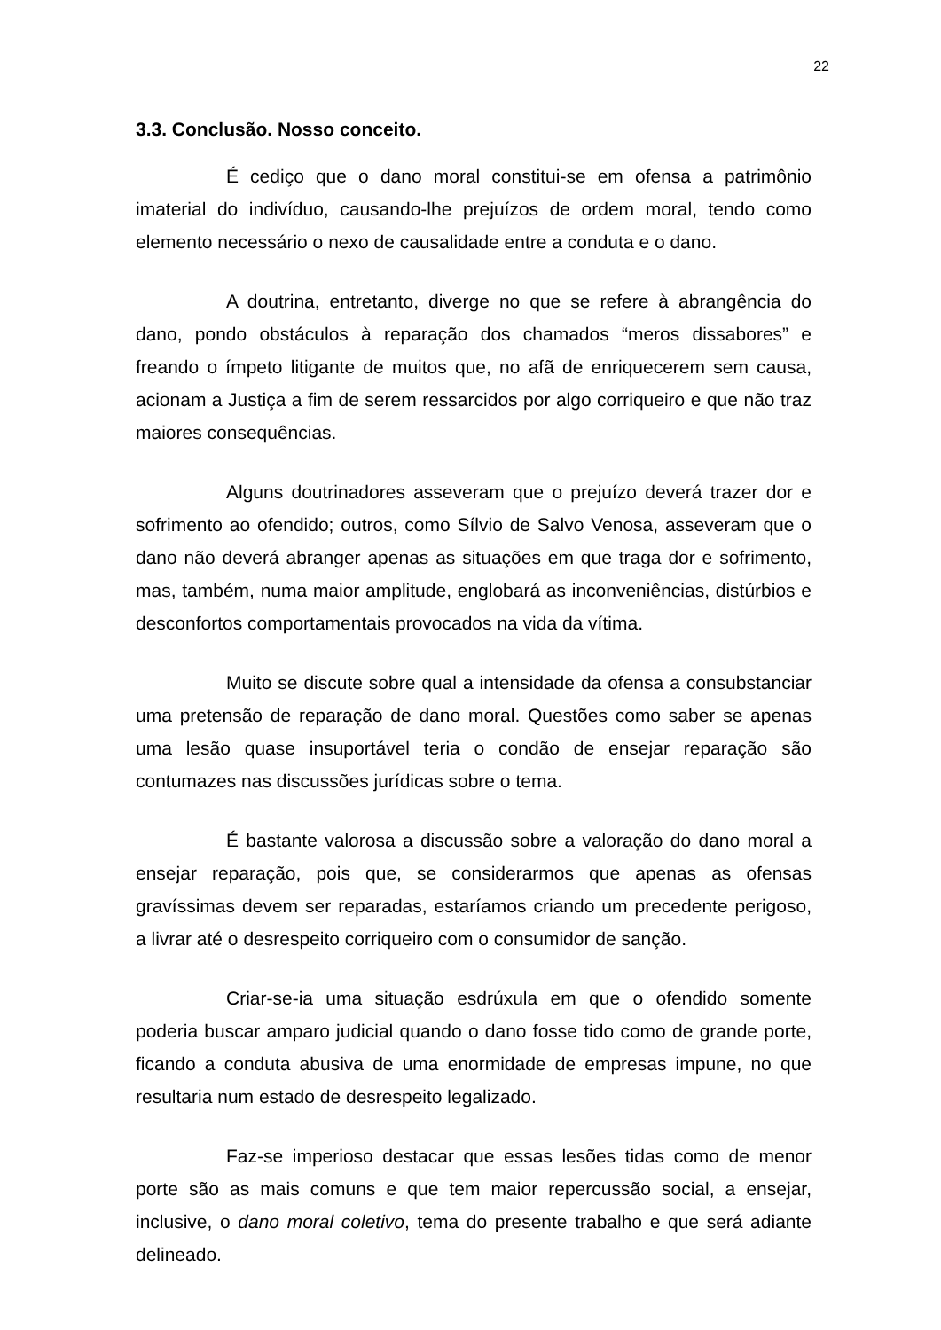22
3.3. Conclusão. Nosso conceito.
É cediço que o dano moral constitui-se em ofensa a patrimônio imaterial do indivíduo, causando-lhe prejuízos de ordem moral, tendo como elemento necessário o nexo de causalidade entre a conduta e o dano.
A doutrina, entretanto, diverge no que se refere à abrangência do dano, pondo obstáculos à reparação dos chamados “meros dissabores” e freando o ímpeto litigante de muitos que, no afã de enriquecerem sem causa, acionam a Justiça a fim de serem ressarcidos por algo corriqueiro e que não traz maiores consequências.
Alguns doutrinadores asseveram que o prejuízo deverá trazer dor e sofrimento ao ofendido; outros, como Sílvio de Salvo Venosa, asseveram que o dano não deverá abranger apenas as situações em que traga dor e sofrimento, mas, também, numa maior amplitude, englobará as inconveniências, distúrbios e desconfortos comportamentais provocados na vida da vítima.
Muito se discute sobre qual a intensidade da ofensa a consubstanciar uma pretensão de reparação de dano moral. Questões como saber se apenas uma lesão quase insuportável teria o condão de ensejar reparação são contumazes nas discussões jurídicas sobre o tema.
É bastante valorosa a discussão sobre a valoração do dano moral a ensejar reparação, pois que, se considerarmos que apenas as ofensas gravíssimas devem ser reparadas, estaríamos criando um precedente perigoso, a livrar até o desrespeito corriqueiro com o consumidor de sanção.
Criar-se-ia uma situação esdrúxula em que o ofendido somente poderia buscar amparo judicial quando o dano fosse tido como de grande porte, ficando a conduta abusiva de uma enormidade de empresas impune, no que resultaria num estado de desrespeito legalizado.
Faz-se imperioso destacar que essas lesões tidas como de menor porte são as mais comuns e que tem maior repercussão social, a ensejar, inclusive, o dano moral coletivo, tema do presente trabalho e que será adiante delineado.